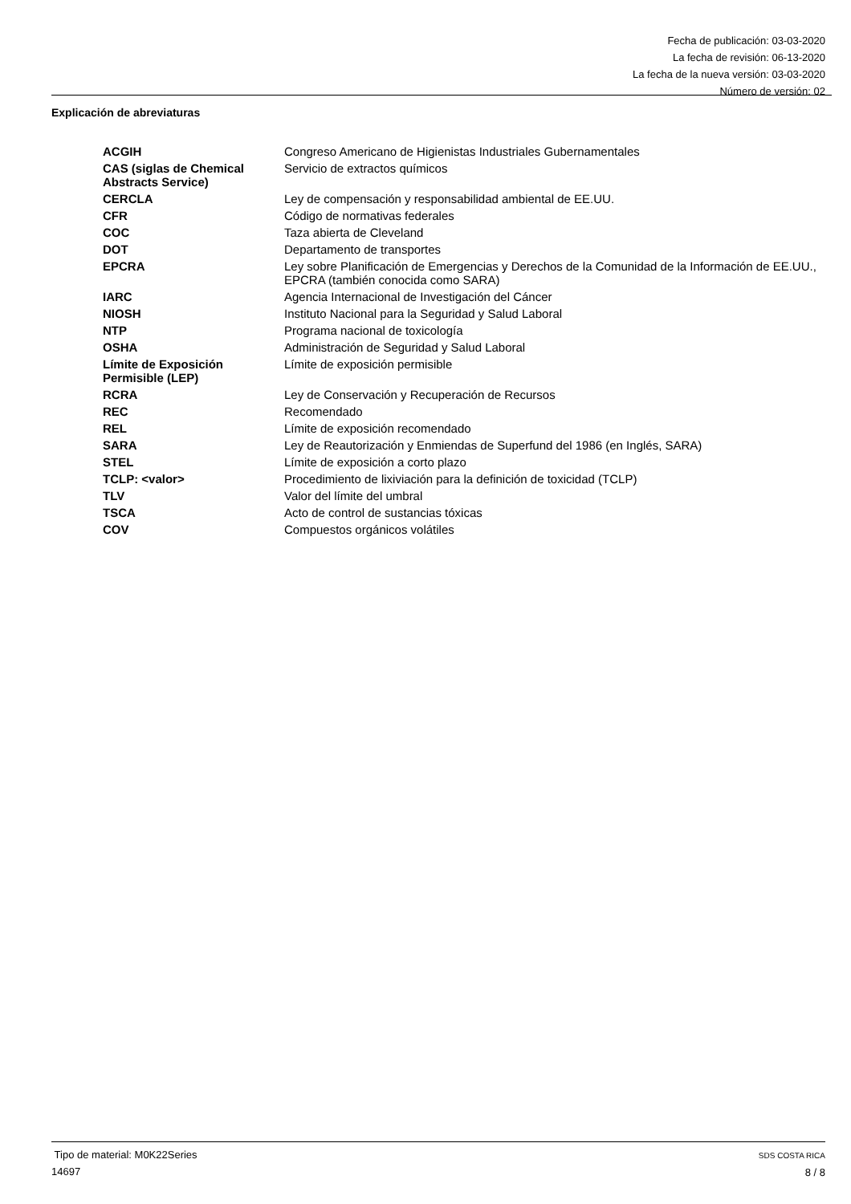Fecha de publicación: 03-03-2020
La fecha de revisión: 06-13-2020
La fecha de la nueva versión: 03-03-2020
Número de versión: 02
Explicación de abreviaturas
| ACGIH | Congreso Americano de Higienistas Industriales Gubernamentales |
| CAS (siglas de Chemical Abstracts Service) | Servicio de extractos químicos |
| CERCLA | Ley de compensación y responsabilidad ambiental de EE.UU. |
| CFR | Código de normativas federales |
| COC | Taza abierta de Cleveland |
| DOT | Departamento de transportes |
| EPCRA | Ley sobre Planificación de Emergencias y Derechos de la Comunidad de la Información de EE.UU., EPCRA (también conocida como SARA) |
| IARC | Agencia Internacional de Investigación del Cáncer |
| NIOSH | Instituto Nacional para la Seguridad y Salud Laboral |
| NTP | Programa nacional de toxicología |
| OSHA | Administración de Seguridad y Salud Laboral |
| Límite de Exposición Permisible (LEP) | Límite de exposición permisible |
| RCRA | Ley de Conservación y Recuperación de Recursos |
| REC | Recomendado |
| REL | Límite de exposición recomendado |
| SARA | Ley de Reautorización y Enmiendas de Superfund del 1986 (en Inglés, SARA) |
| STEL | Límite de exposición a corto plazo |
| TCLP: <valor> | Procedimiento de lixiviación para la definición de toxicidad (TCLP) |
| TLV | Valor del límite del umbral |
| TSCA | Acto de control de sustancias tóxicas |
| COV | Compuestos orgánicos volátiles |
Tipo de material: M0K22Series
14697
SDS COSTA RICA
8 / 8